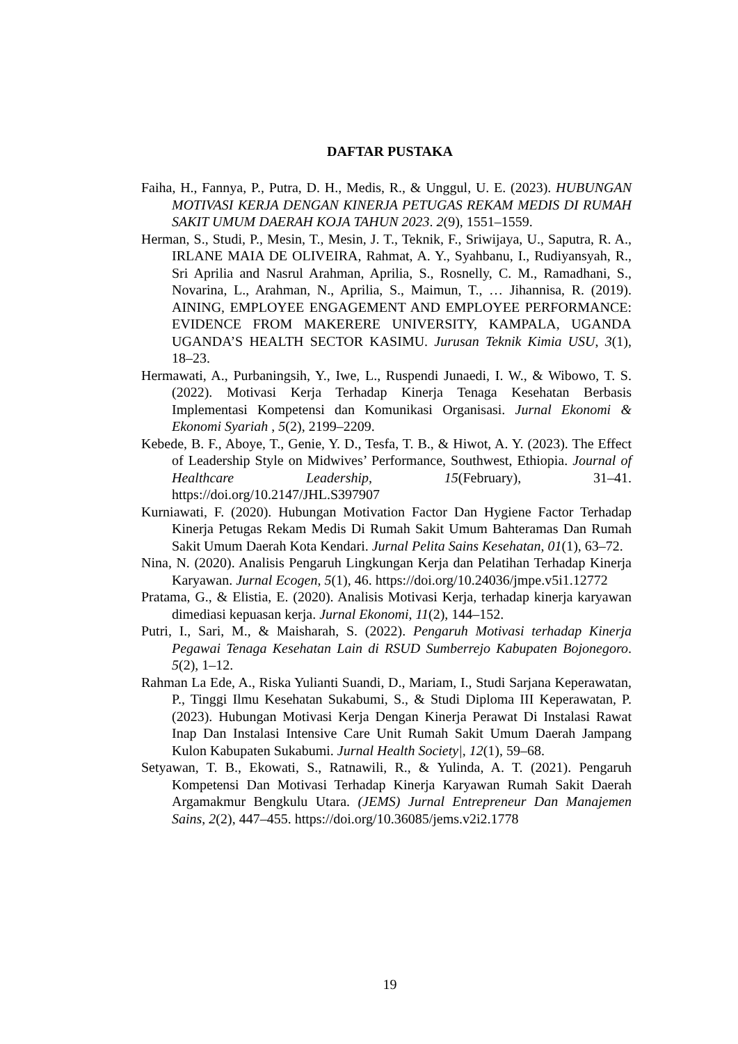DAFTAR PUSTAKA
Faiha, H., Fannya, P., Putra, D. H., Medis, R., & Unggul, U. E. (2023). HUBUNGAN MOTIVASI KERJA DENGAN KINERJA PETUGAS REKAM MEDIS DI RUMAH SAKIT UMUM DAERAH KOJA TAHUN 2023. 2(9), 1551–1559.
Herman, S., Studi, P., Mesin, T., Mesin, J. T., Teknik, F., Sriwijaya, U., Saputra, R. A., IRLANE MAIA DE OLIVEIRA, Rahmat, A. Y., Syahbanu, I., Rudiyansyah, R., Sri Aprilia and Nasrul Arahman, Aprilia, S., Rosnelly, C. M., Ramadhani, S., Novarina, L., Arahman, N., Aprilia, S., Maimun, T., … Jihannisa, R. (2019). AINING, EMPLOYEE ENGAGEMENT AND EMPLOYEE PERFORMANCE: EVIDENCE FROM MAKERERE UNIVERSITY, KAMPALA, UGANDA UGANDA’S HEALTH SECTOR KASIMU. Jurusan Teknik Kimia USU, 3(1), 18–23.
Hermawati, A., Purbaningsih, Y., Iwe, L., Ruspendi Junaedi, I. W., & Wibowo, T. S. (2022). Motivasi Kerja Terhadap Kinerja Tenaga Kesehatan Berbasis Implementasi Kompetensi dan Komunikasi Organisasi. Jurnal Ekonomi & Ekonomi Syariah , 5(2), 2199–2209.
Kebede, B. F., Aboye, T., Genie, Y. D., Tesfa, T. B., & Hiwot, A. Y. (2023). The Effect of Leadership Style on Midwives’ Performance, Southwest, Ethiopia. Journal of Healthcare Leadership, 15(February), 31–41. https://doi.org/10.2147/JHL.S397907
Kurniawati, F. (2020). Hubungan Motivation Factor Dan Hygiene Factor Terhadap Kinerja Petugas Rekam Medis Di Rumah Sakit Umum Bahteramas Dan Rumah Sakit Umum Daerah Kota Kendari. Jurnal Pelita Sains Kesehatan, 01(1), 63–72.
Nina, N. (2020). Analisis Pengaruh Lingkungan Kerja dan Pelatihan Terhadap Kinerja Karyawan. Jurnal Ecogen, 5(1), 46. https://doi.org/10.24036/jmpe.v5i1.12772
Pratama, G., & Elistia, E. (2020). Analisis Motivasi Kerja, terhadap kinerja karyawan dimediasi kepuasan kerja. Jurnal Ekonomi, 11(2), 144–152.
Putri, I., Sari, M., & Maisharah, S. (2022). Pengaruh Motivasi terhadap Kinerja Pegawai Tenaga Kesehatan Lain di RSUD Sumberrejo Kabupaten Bojonegoro. 5(2), 1–12.
Rahman La Ede, A., Riska Yulianti Suandi, D., Mariam, I., Studi Sarjana Keperawatan, P., Tinggi Ilmu Kesehatan Sukabumi, S., & Studi Diploma III Keperawatan, P. (2023). Hubungan Motivasi Kerja Dengan Kinerja Perawat Di Instalasi Rawat Inap Dan Instalasi Intensive Care Unit Rumah Sakit Umum Daerah Jampang Kulon Kabupaten Sukabumi. Jurnal Health Society|, 12(1), 59–68.
Setyawan, T. B., Ekowati, S., Ratnawili, R., & Yulinda, A. T. (2021). Pengaruh Kompetensi Dan Motivasi Terhadap Kinerja Karyawan Rumah Sakit Daerah Argamakmur Bengkulu Utara. (JEMS) Jurnal Entrepreneur Dan Manajemen Sains, 2(2), 447–455. https://doi.org/10.36085/jems.v2i2.1778
19